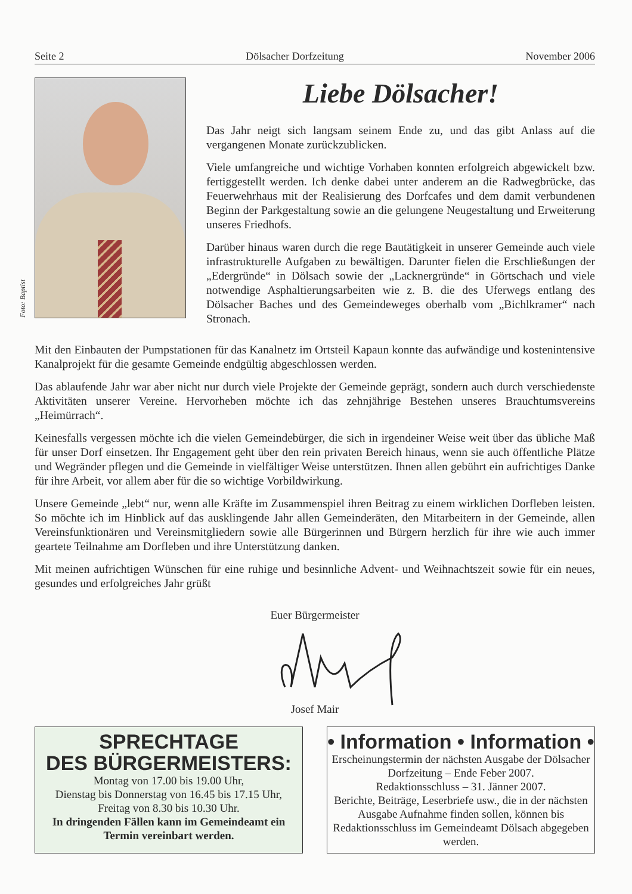Seite 2 Dölsacher Dorfzeitung November 2006
Foto: Baptist
Liebe Dölsacher!
Das Jahr neigt sich langsam seinem Ende zu, und das gibt Anlass auf die vergangenen Monate zurückzublicken.
Viele umfangreiche und wichtige Vorhaben konnten erfolgreich abgewickelt bzw. fertiggestellt werden. Ich denke dabei unter anderem an die Radwegbrücke, das Feuerwehrhaus mit der Realisierung des Dorfcafes und dem damit verbundenen Beginn der Parkgestaltung sowie an die gelungene Neugestaltung und Erweiterung unseres Friedhofs.
Darüber hinaus waren durch die rege Bautätigkeit in unserer Gemeinde auch viele infrastrukturelle Aufgaben zu bewältigen. Darunter fielen die Erschließungen der „Edergründe“ in Dölsach sowie der „Lacknergründe“ in Görtschach und viele notwendige Asphaltierungsarbeiten wie z. B. die des Uferwegs entlang des Dölsacher Baches und des Gemeindeweges oberhalb vom „Bichlkramer“ nach Stronach.
Mit den Einbauten der Pumpstationen für das Kanalnetz im Ortsteil Kapaun konnte das aufwändige und kostenintensive Kanalprojekt für die gesamte Gemeinde endgültig abgeschlossen werden.
Das ablaufende Jahr war aber nicht nur durch viele Projekte der Gemeinde geprägt, sondern auch durch verschiedenste Aktivitäten unserer Vereine. Hervorheben möchte ich das zehnjährige Bestehen unseres Brauchtumsvereins „Heimürrach“.
Keinesfalls vergessen möchte ich die vielen Gemeindebürger, die sich in irgendeiner Weise weit über das übliche Maß für unser Dorf einsetzen. Ihr Engagement geht über den rein privaten Bereich hinaus, wenn sie auch öffentliche Plätze und Wegränder pflegen und die Gemeinde in vielfältiger Weise unterstützen. Ihnen allen gebührt ein aufrichtiges Danke für ihre Arbeit, vor allem aber für die so wichtige Vorbildwirkung.
Unsere Gemeinde „lebt“ nur, wenn alle Kräfte im Zusammenspiel ihren Beitrag zu einem wirklichen Dorfleben leisten. So möchte ich im Hinblick auf das ausklingende Jahr allen Gemeinderäten, den Mitarbeitern in der Gemeinde, allen Vereinsfunktionären und Vereinsmitgliedern sowie alle Bürgerinnen und Bürgern herzlich für ihre wie auch immer geartete Teilnahme am Dorfleben und ihre Unterstützung danken.
Mit meinen aufrichtigen Wünschen für eine ruhige und besinnliche Advent- und Weihnachtszeit sowie für ein neues, gesundes und erfolgreiches Jahr grüßt
Euer Bürgermeister
Josef Mair
SPRECHTAGE
DES BÜRGERMEISTERS:
Montag von 17.00 bis 19.00 Uhr,
Dienstag bis Donnerstag von 16.45 bis 17.15 Uhr,
Freitag von 8.30 bis 10.30 Uhr.
In dringenden Fällen kann im Gemeindeamt ein Termin vereinbart werden.
• Information • Information •
Erscheinungstermin der nächsten Ausgabe der Dölsacher Dorfzeitung – Ende Feber 2007.
Redaktionsschluss – 31. Jänner 2007.
Berichte, Beiträge, Leserbriefe usw., die in der nächsten Ausgabe Aufnahme finden sollen, können bis Redaktionsschluss im Gemeindeamt Dölsach abgegeben werden.